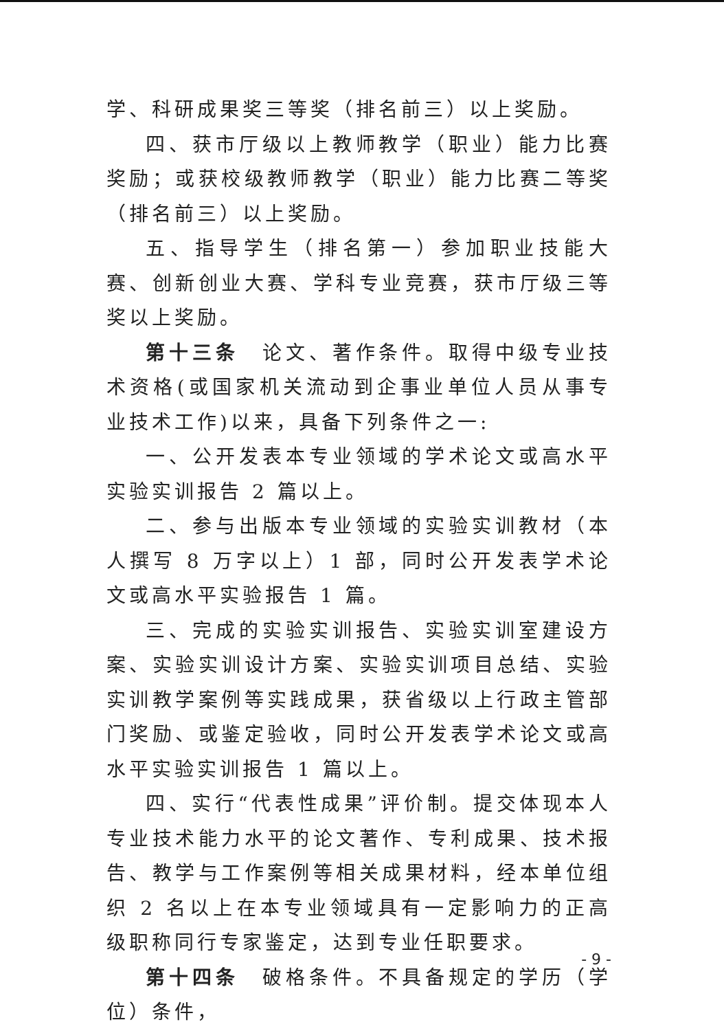学、科研成果奖三等奖（排名前三）以上奖励。
四、获市厅级以上教师教学（职业）能力比赛奖励；或获校级教师教学（职业）能力比赛二等奖（排名前三）以上奖励。
五、指导学生（排名第一）参加职业技能大赛、创新创业大赛、学科专业竞赛，获市厅级三等奖以上奖励。
第十三条　论文、著作条件。取得中级专业技术资格(或国家机关流动到企事业单位人员从事专业技术工作)以来，具备下列条件之一:
一、公开发表本专业领域的学术论文或高水平实验实训报告 2 篇以上。
二、参与出版本专业领域的实验实训教材（本人撰写 8 万字以上）1 部，同时公开发表学术论文或高水平实验报告 1 篇。
三、完成的实验实训报告、实验实训室建设方案、实验实训设计方案、实验实训项目总结、实验实训教学案例等实践成果，获省级以上行政主管部门奖励、或鉴定验收，同时公开发表学术论文或高水平实验实训报告 1 篇以上。
四、实行“代表性成果”评价制。提交体现本人专业技术能力水平的论文著作、专利成果、技术报告、教学与工作案例等相关成果材料，经本单位组织 2 名以上在本专业领域具有一定影响力的正高级职称同行专家鉴定，达到专业任职要求。
第十四条　破格条件。不具备规定的学历（学位）条件，
- 9 -